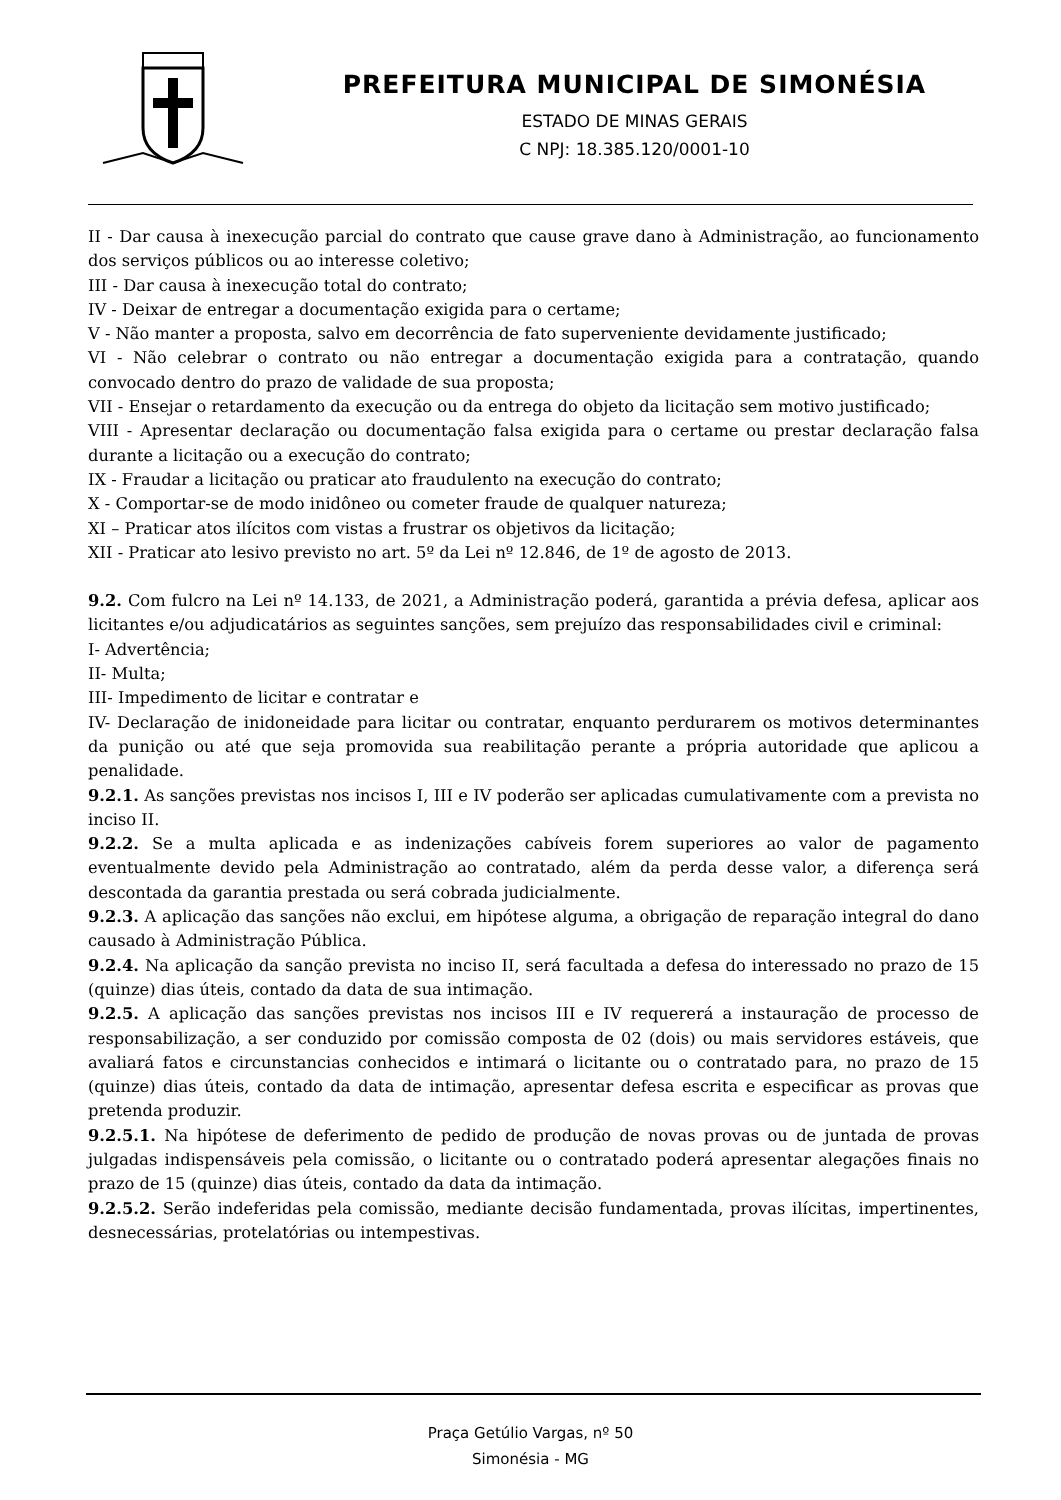PREFEITURA MUNICIPAL DE SIMONÉSIA
ESTADO DE MINAS GERAIS
C NPJ: 18.385.120/0001-10
II - Dar causa à inexecução parcial do contrato que cause grave dano à Administração, ao funcionamento dos serviços públicos ou ao interesse coletivo;
III - Dar causa à inexecução total do contrato;
IV - Deixar de entregar a documentação exigida para o certame;
V - Não manter a proposta, salvo em decorrência de fato superveniente devidamente justificado;
VI - Não celebrar o contrato ou não entregar a documentação exigida para a contratação, quando convocado dentro do prazo de validade de sua proposta;
VII - Ensejar o retardamento da execução ou da entrega do objeto da licitação sem motivo justificado;
VIII - Apresentar declaração ou documentação falsa exigida para o certame ou prestar declaração falsa durante a licitação ou a execução do contrato;
IX - Fraudar a licitação ou praticar ato fraudulento na execução do contrato;
X - Comportar-se de modo inidôneo ou cometer fraude de qualquer natureza;
XI – Praticar atos ilícitos com vistas a frustrar os objetivos da licitação;
XII - Praticar ato lesivo previsto no art. 5º da Lei nº 12.846, de 1º de agosto de 2013.
9.2. Com fulcro na Lei nº 14.133, de 2021, a Administração poderá, garantida a prévia defesa, aplicar aos licitantes e/ou adjudicatários as seguintes sanções, sem prejuízo das responsabilidades civil e criminal:
I- Advertência;
II- Multa;
III- Impedimento de licitar e contratar e
IV- Declaração de inidoneidade para licitar ou contratar, enquanto perdurarem os motivos determinantes da punição ou até que seja promovida sua reabilitação perante a própria autoridade que aplicou a penalidade.
9.2.1. As sanções previstas nos incisos I, III e IV poderão ser aplicadas cumulativamente com a prevista no inciso II.
9.2.2. Se a multa aplicada e as indenizações cabíveis forem superiores ao valor de pagamento eventualmente devido pela Administração ao contratado, além da perda desse valor, a diferença será descontada da garantia prestada ou será cobrada judicialmente.
9.2.3. A aplicação das sanções não exclui, em hipótese alguma, a obrigação de reparação integral do dano causado à Administração Pública.
9.2.4. Na aplicação da sanção prevista no inciso II, será facultada a defesa do interessado no prazo de 15 (quinze) dias úteis, contado da data de sua intimação.
9.2.5. A aplicação das sanções previstas nos incisos III e IV requererá a instauração de processo de responsabilização, a ser conduzido por comissão composta de 02 (dois) ou mais servidores estáveis, que avaliará fatos e circunstancias conhecidos e intimará o licitante ou o contratado para, no prazo de 15 (quinze) dias úteis, contado da data de intimação, apresentar defesa escrita e especificar as provas que pretenda produzir.
9.2.5.1. Na hipótese de deferimento de pedido de produção de novas provas ou de juntada de provas julgadas indispensáveis pela comissão, o licitante ou o contratado poderá apresentar alegações finais no prazo de 15 (quinze) dias úteis, contado da data da intimação.
9.2.5.2. Serão indeferidas pela comissão, mediante decisão fundamentada, provas ilícitas, impertinentes, desnecessárias, protelatórias ou intempestivas.
Praça Getúlio Vargas, nº 50
Simonésia - MG